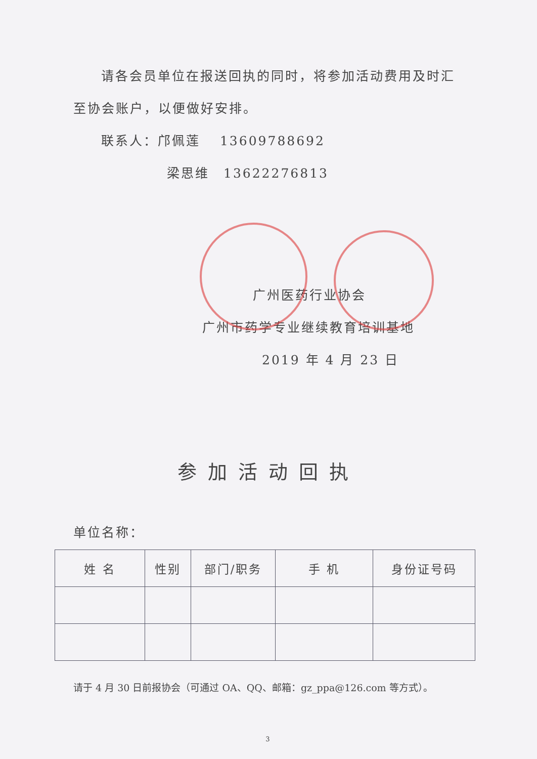请各会员单位在报送回执的同时，将参加活动费用及时汇
至协会账户，以便做好安排。
联系人：邝佩莲　 13609788692
梁思维　13622276813
广州医药行业协会
广州市药学专业继续教育培训基地
2019 年 4 月 23 日
参加活动回执
单位名称：
| 姓 名 | 性别 | 部门/职务 | 手 机 | 身份证号码 |
| --- | --- | --- | --- | --- |
请于 4 月 30 日前报协会（可通过 OA、QQ、邮箱：gz_ppa@126.com 等方式）。
3